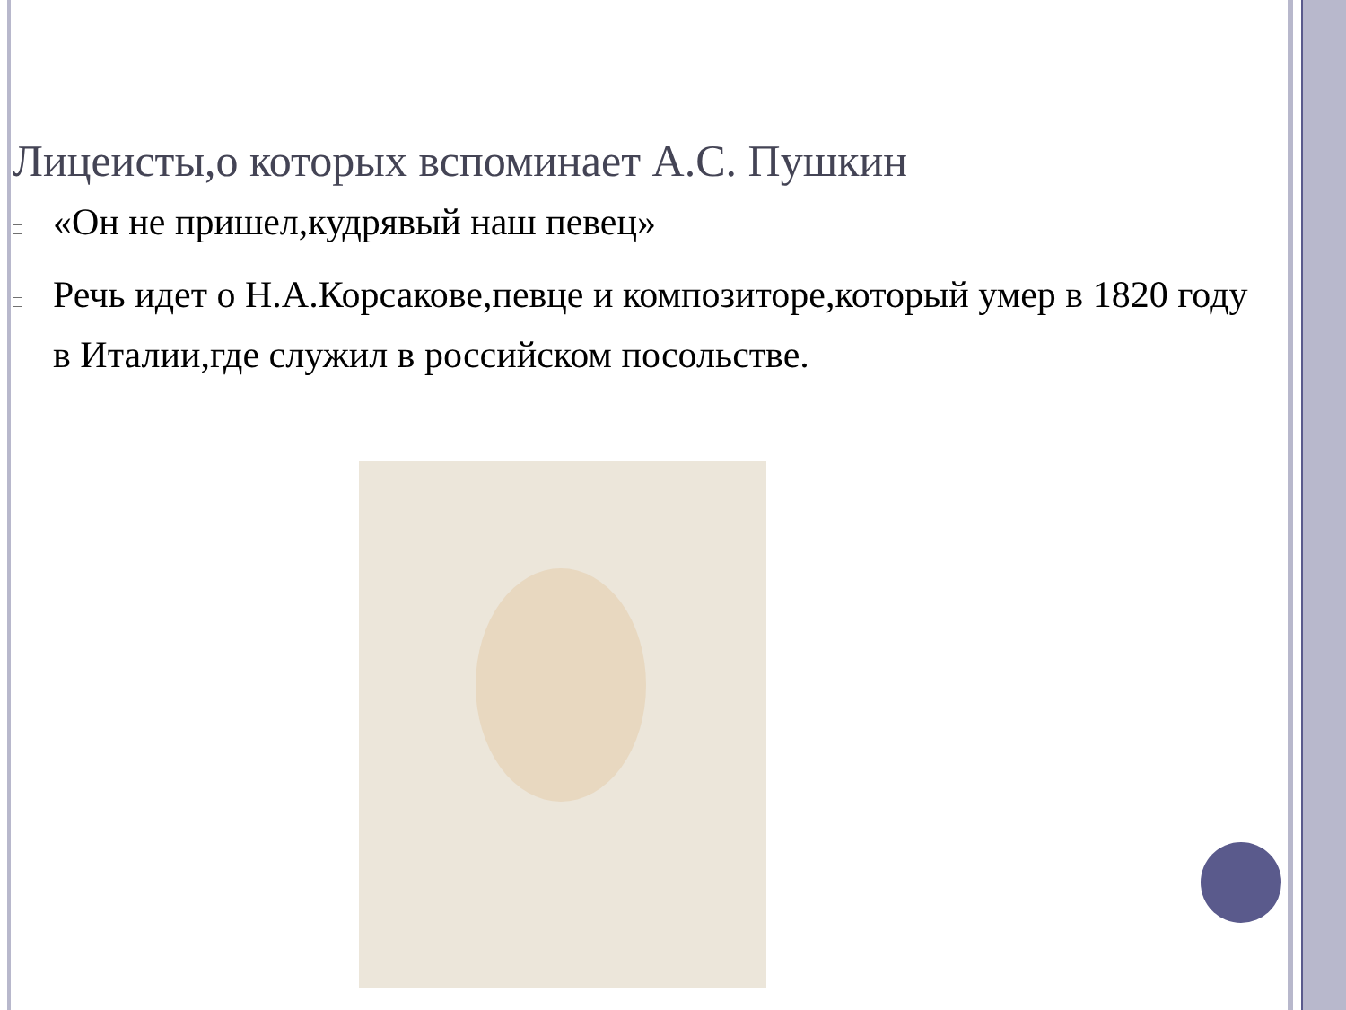Лицеисты,о которых вспоминает А.С. Пушкин
□ «Он не пришел,кудрявый наш певец»
□ Речь идет о Н.А.Корсакове,певце и композиторе,который умер в 1820 году в Италии,где служил в российском посольстве.